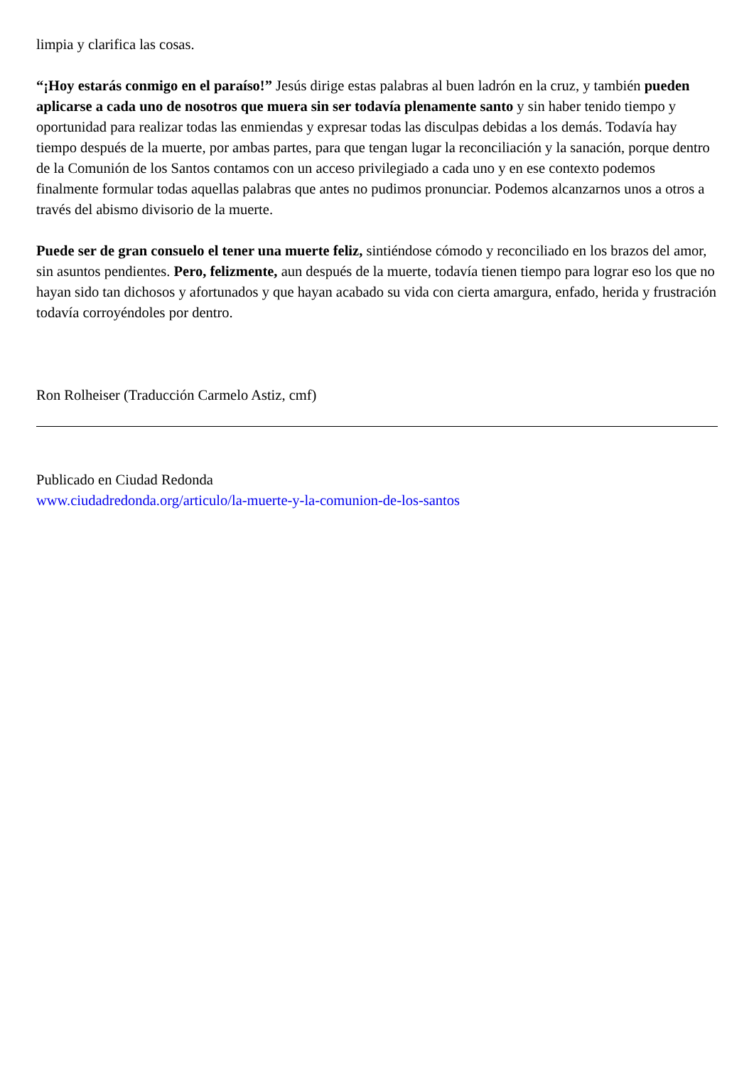limpia y clarifica las cosas.
“¡Hoy estarás conmigo en el paraíso!” Jesús dirige estas palabras al buen ladrón en la cruz, y también pueden aplicarse a cada uno de nosotros que muera sin ser todavía plenamente santo y sin haber tenido tiempo y oportunidad para realizar todas las enmiendas y expresar todas las disculpas debidas a los demás. Todavía hay tiempo después de la muerte, por ambas partes, para que tengan lugar la reconciliación y la sanación, porque dentro de la Comunión de los Santos contamos con un acceso privilegiado a cada uno y en ese contexto podemos finalmente formular todas aquellas palabras que antes no pudimos pronunciar. Podemos alcanzarnos unos a otros a través del abismo divisorio de la muerte.
Puede ser de gran consuelo el tener una muerte feliz, sintiéndose cómodo y reconciliado en los brazos del amor, sin asuntos pendientes. Pero, felizmente, aun después de la muerte, todavía tienen tiempo para lograr eso los que no hayan sido tan dichosos y afortunados y que hayan acabado su vida con cierta amargura, enfado, herida y frustración todavía corroyéndoles por dentro.
Ron Rolheiser (Traducción Carmelo Astiz, cmf)
Publicado en Ciudad Redonda
www.ciudadredonda.org/articulo/la-muerte-y-la-comunion-de-los-santos